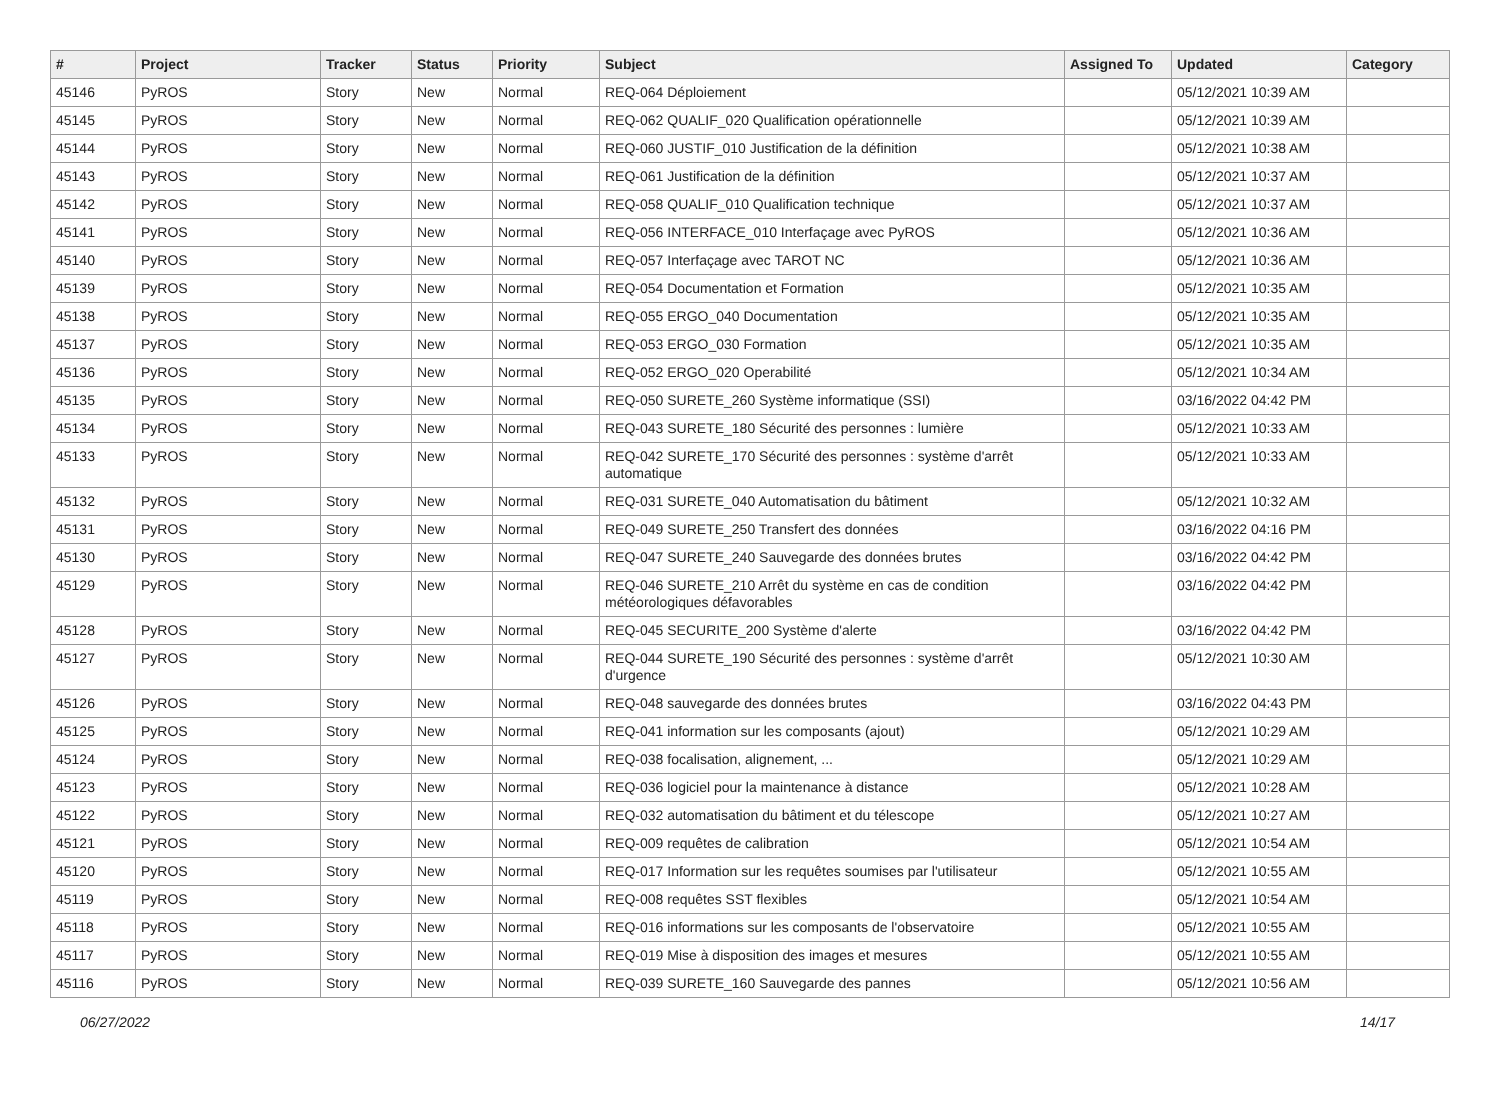| # | Project | Tracker | Status | Priority | Subject | Assigned To | Updated | Category |
| --- | --- | --- | --- | --- | --- | --- | --- | --- |
| 45146 | PyROS | Story | New | Normal | REQ-064 Déploiement | | 05/12/2021 10:39 AM | |
| 45145 | PyROS | Story | New | Normal | REQ-062 QUALIF_020 Qualification opérationnelle | | 05/12/2021 10:39 AM | |
| 45144 | PyROS | Story | New | Normal | REQ-060 JUSTIF_010 Justification de la définition | | 05/12/2021 10:38 AM | |
| 45143 | PyROS | Story | New | Normal | REQ-061 Justification de la définition | | 05/12/2021 10:37 AM | |
| 45142 | PyROS | Story | New | Normal | REQ-058 QUALIF_010 Qualification technique | | 05/12/2021 10:37 AM | |
| 45141 | PyROS | Story | New | Normal | REQ-056 INTERFACE_010 Interfaçage avec PyROS | | 05/12/2021 10:36 AM | |
| 45140 | PyROS | Story | New | Normal | REQ-057 Interfaçage avec TAROT NC | | 05/12/2021 10:36 AM | |
| 45139 | PyROS | Story | New | Normal | REQ-054 Documentation et Formation | | 05/12/2021 10:35 AM | |
| 45138 | PyROS | Story | New | Normal | REQ-055 ERGO_040 Documentation | | 05/12/2021 10:35 AM | |
| 45137 | PyROS | Story | New | Normal | REQ-053 ERGO_030 Formation | | 05/12/2021 10:35 AM | |
| 45136 | PyROS | Story | New | Normal | REQ-052 ERGO_020 Operabilité | | 05/12/2021 10:34 AM | |
| 45135 | PyROS | Story | New | Normal | REQ-050 SURETE_260 Système informatique (SSI) | | 03/16/2022 04:42 PM | |
| 45134 | PyROS | Story | New | Normal | REQ-043 SURETE_180 Sécurité des personnes : lumière | | 05/12/2021 10:33 AM | |
| 45133 | PyROS | Story | New | Normal | REQ-042 SURETE_170 Sécurité des personnes : système d'arrêt automatique | | 05/12/2021 10:33 AM | |
| 45132 | PyROS | Story | New | Normal | REQ-031 SURETE_040 Automatisation du bâtiment | | 05/12/2021 10:32 AM | |
| 45131 | PyROS | Story | New | Normal | REQ-049 SURETE_250 Transfert des données | | 03/16/2022 04:16 PM | |
| 45130 | PyROS | Story | New | Normal | REQ-047 SURETE_240 Sauvegarde des données brutes | | 03/16/2022 04:42 PM | |
| 45129 | PyROS | Story | New | Normal | REQ-046 SURETE_210 Arrêt du système en cas de condition météorologiques défavorables | | 03/16/2022 04:42 PM | |
| 45128 | PyROS | Story | New | Normal | REQ-045 SECURITE_200 Système d'alerte | | 03/16/2022 04:42 PM | |
| 45127 | PyROS | Story | New | Normal | REQ-044 SURETE_190 Sécurité des personnes : système d'arrêt d'urgence | | 05/12/2021 10:30 AM | |
| 45126 | PyROS | Story | New | Normal | REQ-048 sauvegarde des données brutes | | 03/16/2022 04:43 PM | |
| 45125 | PyROS | Story | New | Normal | REQ-041 information sur les composants (ajout) | | 05/12/2021 10:29 AM | |
| 45124 | PyROS | Story | New | Normal | REQ-038 focalisation, alignement, ... | | 05/12/2021 10:29 AM | |
| 45123 | PyROS | Story | New | Normal | REQ-036 logiciel pour la maintenance à distance | | 05/12/2021 10:28 AM | |
| 45122 | PyROS | Story | New | Normal | REQ-032 automatisation du bâtiment et du télescope | | 05/12/2021 10:27 AM | |
| 45121 | PyROS | Story | New | Normal | REQ-009 requêtes de calibration | | 05/12/2021 10:54 AM | |
| 45120 | PyROS | Story | New | Normal | REQ-017 Information sur les requêtes soumises par l'utilisateur | | 05/12/2021 10:55 AM | |
| 45119 | PyROS | Story | New | Normal | REQ-008 requêtes SST flexibles | | 05/12/2021 10:54 AM | |
| 45118 | PyROS | Story | New | Normal | REQ-016 informations sur les composants de l'observatoire | | 05/12/2021 10:55 AM | |
| 45117 | PyROS | Story | New | Normal | REQ-019 Mise à disposition des images et mesures | | 05/12/2021 10:55 AM | |
| 45116 | PyROS | Story | New | Normal | REQ-039 SURETE_160 Sauvegarde des pannes | | 05/12/2021 10:56 AM | |
06/27/2022 14/17